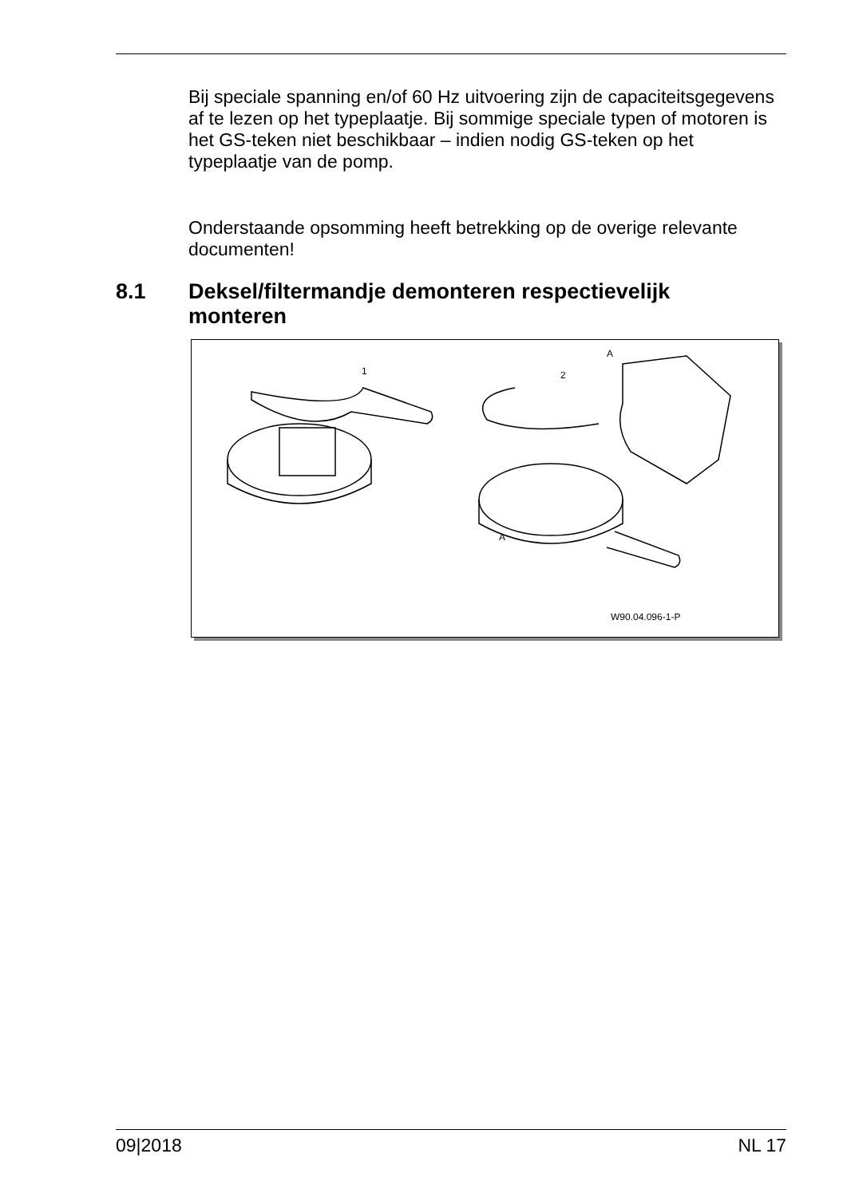Bij speciale spanning en/of 60 Hz uitvoering zijn de capaciteitsgegevens af te lezen op het typeplaatje. Bij sommige speciale typen of motoren is het GS-teken niet beschikbaar – indien nodig GS-teken op het typeplaatje van de pomp.
Onderstaande opsomming heeft betrekking op de overige relevante documenten!
8.1 Deksel/filtermandje demonteren respectievelijk
monteren
1 2
A
A
W90.04.096-1-P
09|2018 NL 17